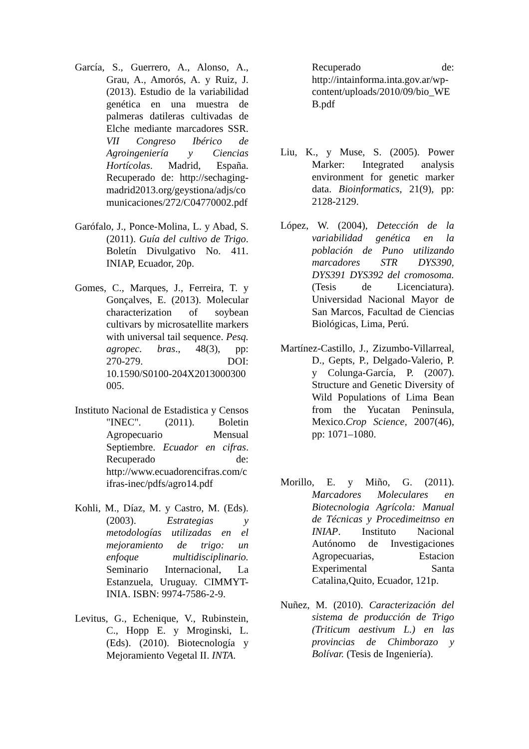García, S., Guerrero, A., Alonso, A., Grau, A., Amorós, A. y Ruiz, J. (2013). Estudio de la variabilidad genética en una muestra de palmeras datileras cultivadas de Elche mediante marcadores SSR. VII Congreso Ibérico de Agroingeniería y Ciencias Hortícolas. Madrid, España. Recuperado de: http://sechaging-madrid2013.org/geystiona/adjs/comunicaciones/272/C04770002.pdf
Garófalo, J., Ponce-Molina, L. y Abad, S. (2011). Guía del cultivo de Trigo. Boletín Divulgativo No. 411. INIAP, Ecuador, 20p.
Gomes, C., Marques, J., Ferreira, T. y Gonçalves, E. (2013). Molecular characterization of soybean cultivars by microsatellite markers with universal tail sequence. Pesq. agropec. bras., 48(3), pp: 270‑279. DOI: 10.1590/S0100‑204X2013000300005.
Instituto Nacional de Estadistica y Censos "INEC". (2011). Boletin Agropecuario Mensual Septiembre. Ecuador en cifras. Recuperado de: http://www.ecuadorencifras.com/cifras-inec/pdfs/agro14.pdf
Kohli, M., Díaz, M. y Castro, M. (Eds). (2003). Estrategias y metodologías utilizadas en el mejoramiento de trigo: un enfoque multidisciplinario. Seminario Internacional, La Estanzuela, Uruguay. CIMMYT-INIA. ISBN: 9974-7586-2-9.
Levitus, G., Echenique, V., Rubinstein, C., Hopp E. y Mroginski, L. (Eds). (2010). Biotecnología y Mejoramiento Vegetal II. INTA.
Recuperado de: http://intainforma.inta.gov.ar/wp-content/uploads/2010/09/bio_WEB.pdf
Liu, K., y Muse, S. (2005). Power Marker: Integrated analysis environment for genetic marker data. Bioinformatics, 21(9), pp: 2128-2129.
López, W. (2004), Detección de la variabilidad genética en la población de Puno utilizando marcadores STR DYS390, DYS391 DYS392 del cromosoma. (Tesis de Licenciatura). Universidad Nacional Mayor de San Marcos, Facultad de Ciencias Biológicas, Lima, Perú.
Martínez-Castillo, J., Zizumbo-Villarreal, D., Gepts, P., Delgado-Valerio, P. y Colunga-García, P. (2007). Structure and Genetic Diversity of Wild Populations of Lima Bean from the Yucatan Peninsula, Mexico.Crop Science, 2007(46), pp: 1071–1080.
Morillo, E. y Miño, G. (2011). Marcadores Moleculares en Biotecnologia Agrícola: Manual de Técnicas y Procedimeitnso en INIAP. Instituto Nacional Autónomo de Investigaciones Agropecuarias, Estacion Experimental Santa Catalina,Quito, Ecuador, 121p.
Nuñez, M. (2010). Caracterización del sistema de producción de Trigo (Triticum aestivum L.) en las provincias de Chimborazo y Bolívar. (Tesis de Ingeniería).